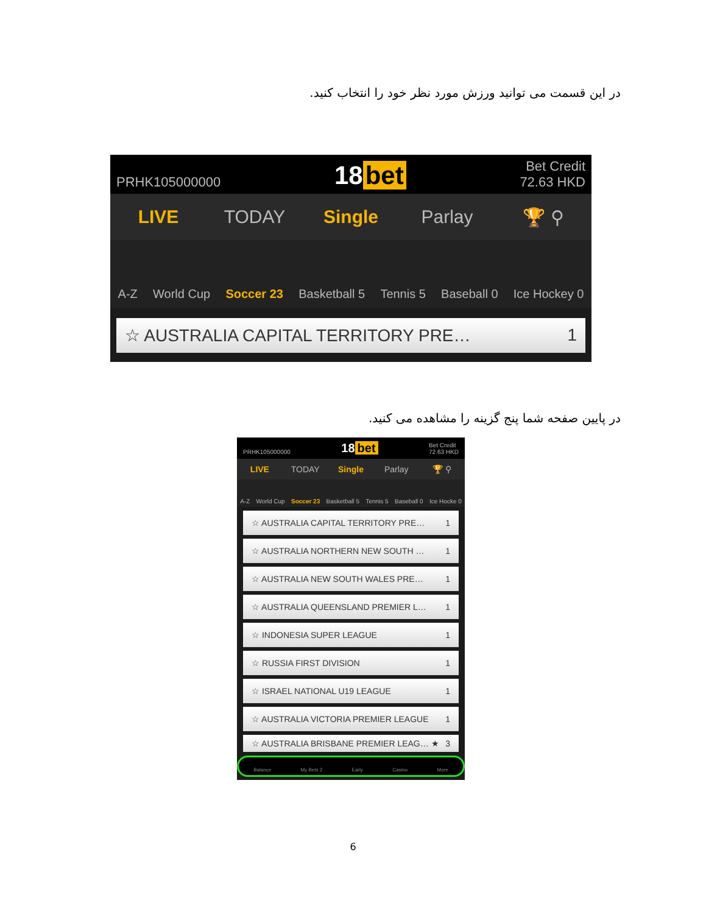در این قسمت می توانید ورزش مورد نظر خود را انتخاب کنید.
PRHK105000000 18 bet Bet Credit
72.63 HKD
LIVE TODAY Single Parlay 🏆 ⚲
A-Z World Cup Soccer 23 Basketball 5 Tennis 5 Baseball 0 Ice Hockey 0
☆ AUSTRALIA CAPITAL TERRITORY PRE… 1
در پایین صفحه شما پنج گزینه را مشاهده می کنید.
PRHK105000000 18 bet Bet Credit
72.63 HKD
LIVE TODAY Single Parlay 🏆 ⚲
A-Z World Cup Soccer 23 Basketball 5 Tennis 5 Baseball 0 Ice Hocke 0
☆ AUSTRALIA CAPITAL TERRITORY PRE… 1
☆ AUSTRALIA NORTHERN NEW SOUTH … 1
☆ AUSTRALIA NEW SOUTH WALES PRE… 1
☆ AUSTRALIA QUEENSLAND PREMIER L… 1
☆ INDONESIA SUPER LEAGUE 1
☆ RUSSIA FIRST DIVISION 1
☆ ISRAEL NATIONAL U19 LEAGUE 1
☆ AUSTRALIA VICTORIA PREMIER LEAGUE 1
☆ AUSTRALIA BRISBANE PREMIER LEAG… ★ 3
Balance My Bets 2 Early Casino More
6